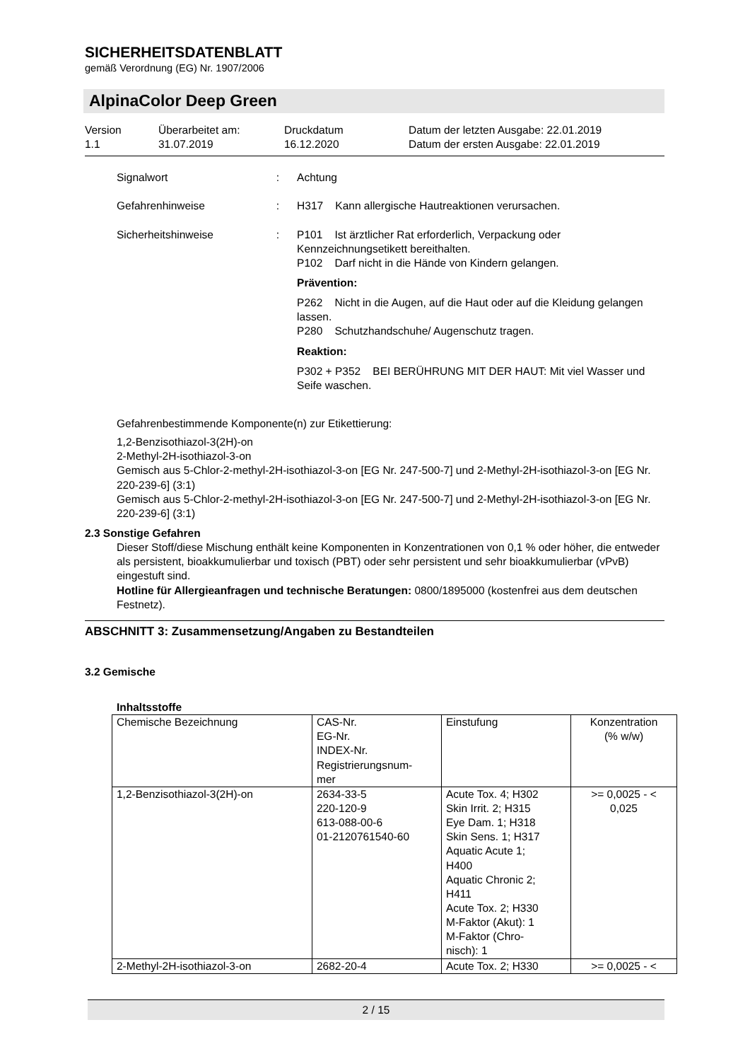SICHERHEITSDATENBLATT
gemäß Verordnung (EG) Nr. 1907/2006
AlpinaColor Deep Green
Version
1.1
Überarbeitet am:
31.07.2019
Druckdatum
16.12.2020
Datum der letzten Ausgabe: 22.01.2019
Datum der ersten Ausgabe: 22.01.2019
Signalwort : Achtung
Gefahrenhinweise : H317 Kann allergische Hautreaktionen verursachen.
Sicherheitshinweise : P101 Ist ärztlicher Rat erforderlich, Verpackung oder Kennzeichnungsetikett bereithalten.
P102 Darf nicht in die Hände von Kindern gelangen.
Prävention:
P262 Nicht in die Augen, auf die Haut oder auf die Kleidung gelangen lassen.
P280 Schutzhandschuhe/ Augenschutz tragen.
Reaktion:
P302 + P352 BEI BERÜHRUNG MIT DER HAUT: Mit viel Wasser und Seife waschen.
Gefahrenbestimmende Komponente(n) zur Etikettierung:
1,2-Benzisothiazol-3(2H)-on
2-Methyl-2H-isothiazol-3-on
Gemisch aus 5-Chlor-2-methyl-2H-isothiazol-3-on [EG Nr. 247-500-7] und 2-Methyl-2H-isothiazol-3-on [EG Nr. 220-239-6] (3:1)
Gemisch aus 5-Chlor-2-methyl-2H-isothiazol-3-on [EG Nr. 247-500-7] und 2-Methyl-2H-isothiazol-3-on [EG Nr. 220-239-6] (3:1)
2.3 Sonstige Gefahren
Dieser Stoff/diese Mischung enthält keine Komponenten in Konzentrationen von 0,1 % oder höher, die entweder als persistent, bioakkumulierbar und toxisch (PBT) oder sehr persistent und sehr bioakkumulierbar (vPvB) eingestuft sind.
Hotline für Allergieanfragen und technische Beratungen: 0800/1895000 (kostenfrei aus dem deutschen Festnetz).
ABSCHNITT 3: Zusammensetzung/Angaben zu Bestandteilen
3.2 Gemische
Inhaltsstoffe
| Chemische Bezeichnung | CAS-Nr. EG-Nr. INDEX-Nr. Registrierungsnum- mer | Einstufung | Konzentration (% w/w) |
| 1,2-Benzisothiazol-3(2H)-on | 2634-33-5 220-120-9 613-088-00-6 01-2120761540-60 | Acute Tox. 4; H302 Skin Irrit. 2; H315 Eye Dam. 1; H318 Skin Sens. 1; H317 Aquatic Acute 1; H400 Aquatic Chronic 2; H411 Acute Tox. 2; H330 M-Faktor (Akut): 1 M-Faktor (Chro- nisch): 1 | >= 0,0025 - < 0,025 |
| 2-Methyl-2H-isothiazol-3-on | 2682-20-4 | Acute Tox. 2; H330 | >= 0,0025 - < |
2 / 15